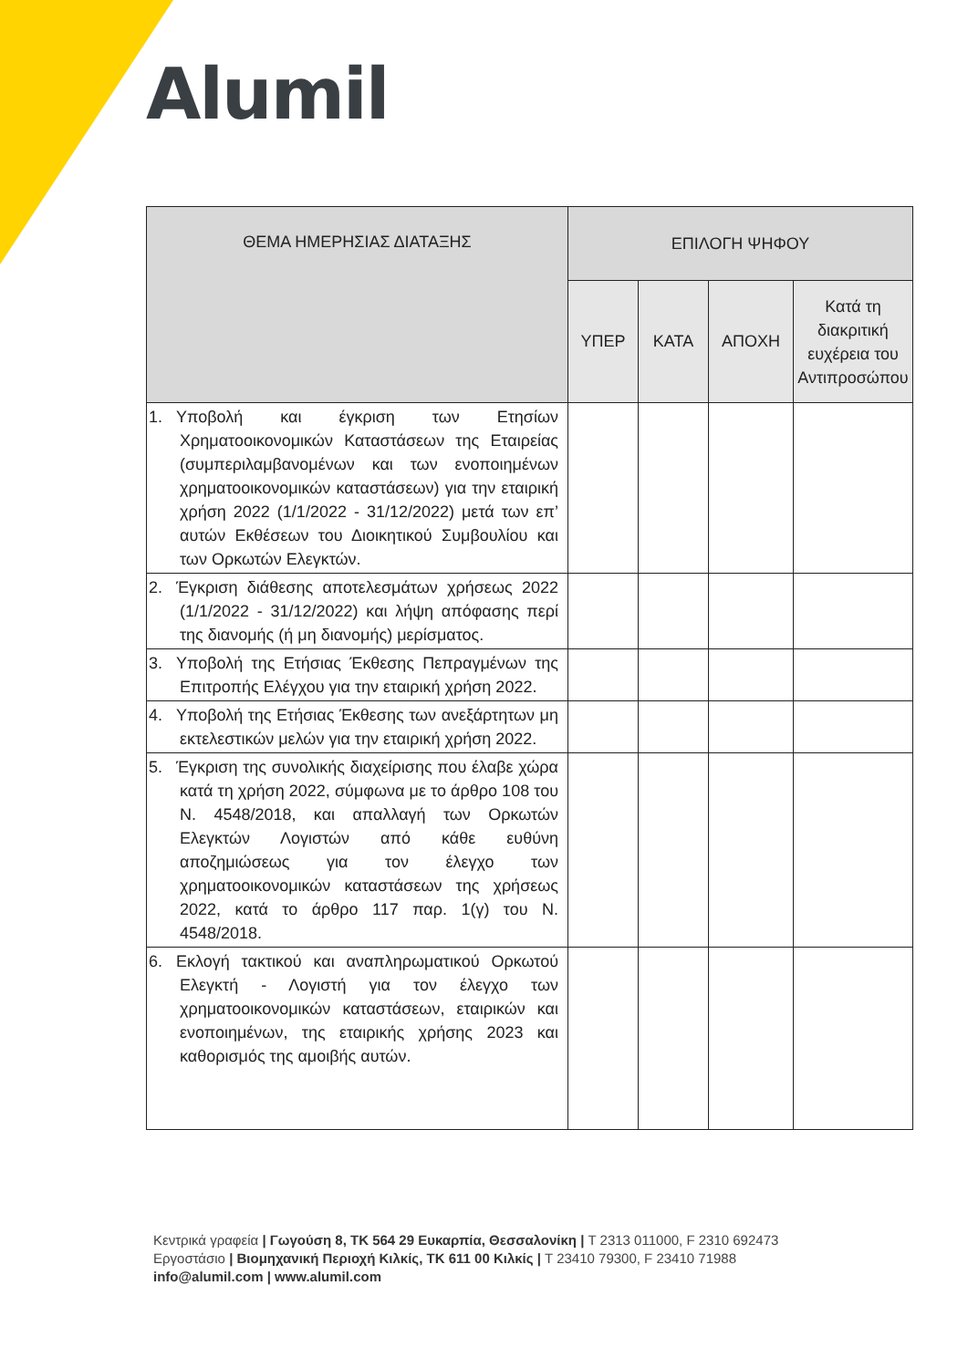Alumil
| ΘΕΜΑ ΗΜΕΡΗΣΙΑΣ ΔΙΑΤΑΞΗΣ | ΕΠΙΛΟΓΗ ΨΗΦΟΥ | | | |
| --- | --- | --- | --- | --- |
| | ΥΠΕΡ | ΚΑΤΑ | ΑΠΟΧΗ | Κατά τη διακριτική ευχέρεια του Αντιπροσώπου |
| 1. Υποβολή και έγκριση των Ετησίων Χρηματοοικονομικών Καταστάσεων της Εταιρείας (συμπεριλαμβανομένων και των ενοποιημένων χρηματοοικονομικών καταστάσεων) για την εταιρική χρήση 2022 (1/1/2022 - 31/12/2022) μετά των επ’ αυτών Εκθέσεων του Διοικητικού Συμβουλίου και των Ορκωτών Ελεγκτών. | | | | |
| 2. Έγκριση διάθεσης αποτελεσμάτων χρήσεως 2022 (1/1/2022 - 31/12/2022) και λήψη απόφασης περί της διανομής (ή μη διανομής) μερίσματος. | | | | |
| 3. Υποβολή της Ετήσιας Έκθεσης Πεπραγμένων της Επιτροπής Ελέγχου για την εταιρική χρήση 2022. | | | | |
| 4. Υποβολή της Ετήσιας Έκθεσης των ανεξάρτητων μη εκτελεστικών μελών για την εταιρική χρήση 2022. | | | | |
| 5. Έγκριση της συνολικής διαχείρισης που έλαβε χώρα κατά τη χρήση 2022, σύμφωνα με το άρθρο 108 του Ν. 4548/2018, και απαλλαγή των Ορκωτών Ελεγκτών Λογιστών από κάθε ευθύνη αποζημιώσεως για τον έλεγχο των χρηματοοικονομικών καταστάσεων της χρήσεως 2022, κατά το άρθρο 117 παρ. 1(γ) του Ν. 4548/2018. | | | | |
| 6. Εκλογή τακτικού και αναπληρωματικού Ορκωτού Ελεγκτή - Λογιστή για τον έλεγχο των χρηματοοικονομικών καταστάσεων, εταιρικών και ενοποιημένων, της εταιρικής χρήσης 2023 και καθορισμός της αμοιβής αυτών. | | | | |
Κεντρικά γραφεία | Γωγούση 8, ΤΚ 564 29 Ευκαρπία, Θεσσαλονίκη | T 2313 011000, F 2310 692473
Εργοστάσιο | Βιομηχανική Περιοχή Κιλκίς, ΤΚ 611 00 Κιλκίς | T 23410 79300, F 23410 71988
info@alumil.com | www.alumil.com